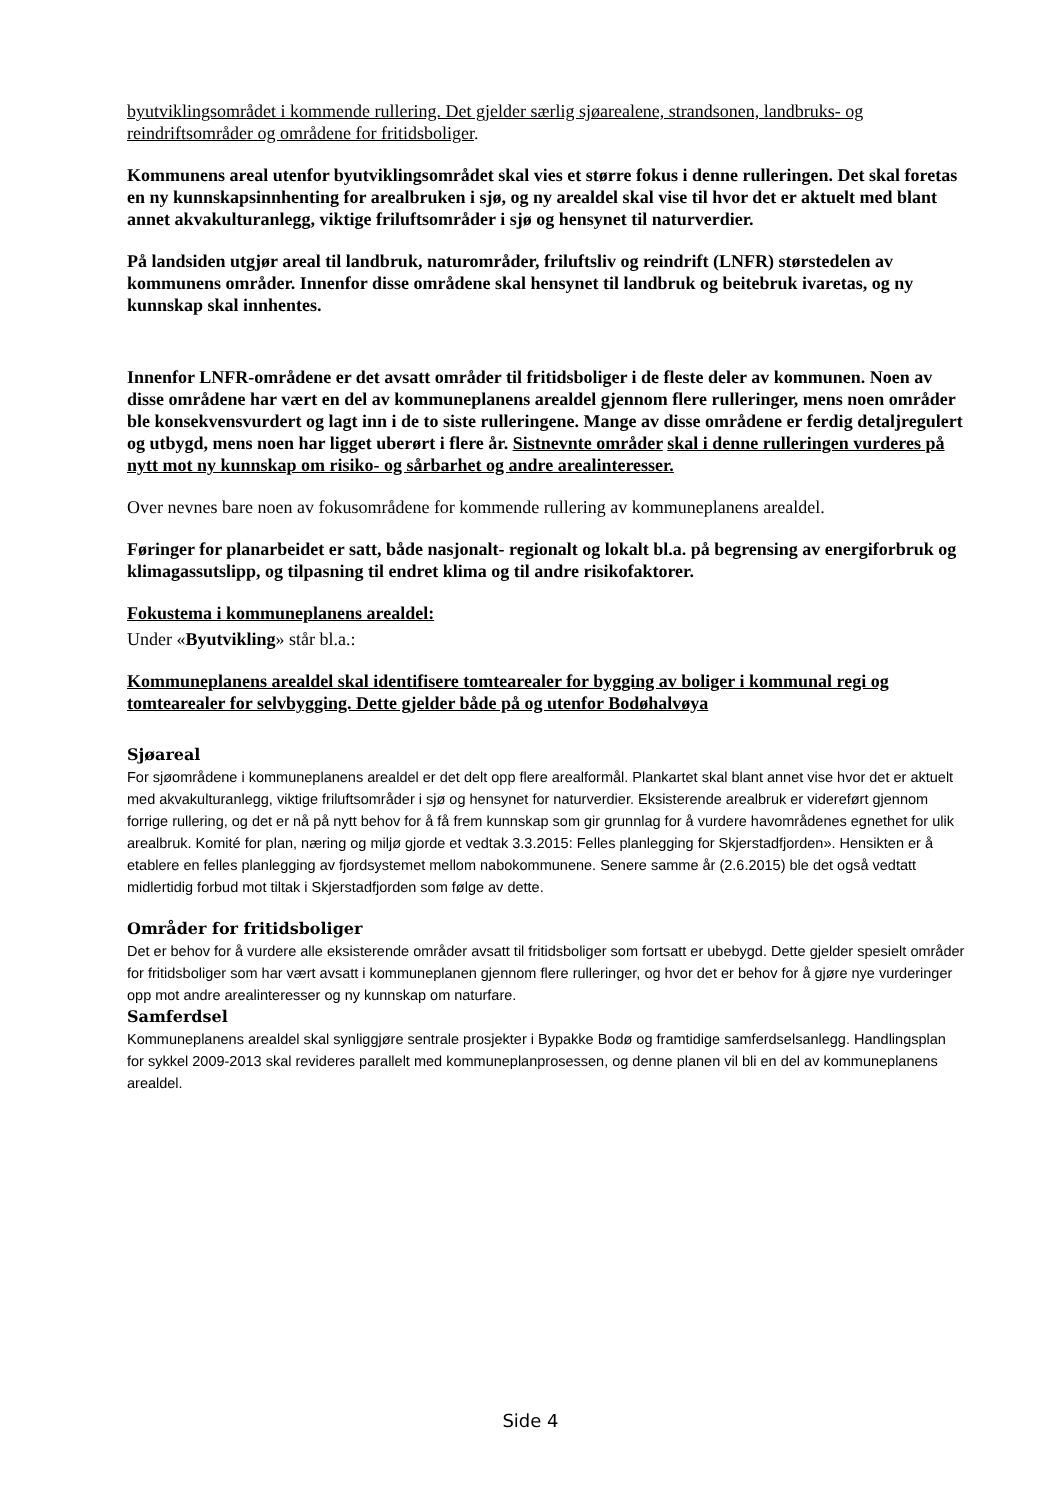byutviklingsområdet i kommende rullering. Det gjelder særlig sjøarealene, strandsonen, landbruks- og reindriftsområder og områdene for fritidsboliger.
Kommunens areal utenfor byutviklingsområdet skal vies et større fokus i denne rulleringen. Det skal foretas en ny kunnskapsinnhenting for arealbruken i sjø, og ny arealdel skal vise til hvor det er aktuelt med blant annet akvakulturanlegg, viktige friluftsområder i sjø og hensynet til naturverdier.
På landsiden utgjør areal til landbruk, naturområder, friluftsliv og reindrift (LNFR) størstedelen av kommunens områder. Innenfor disse områdene skal hensynet til landbruk og beitebruk ivaretas, og ny kunnskap skal innhentes.
Innenfor LNFR-områdene er det avsatt områder til fritidsboliger i de fleste deler av kommunen. Noen av disse områdene har vært en del av kommuneplanens arealdel gjennom flere rulleringer, mens noen områder ble konsekvensvurdert og lagt inn i de to siste rulleringene. Mange av disse områdene er ferdig detaljregulert og utbygd, mens noen har ligget uberørt i flere år. Sistnevnte områder skal i denne rulleringen vurderes på nytt mot ny kunnskap om risiko- og sårbarhet og andre arealinteresser.
Over nevnes bare noen av fokusområdene for kommende rullering av kommuneplanens arealdel.
Føringer for planarbeidet er satt, både nasjonalt- regionalt og lokalt bl.a. på begrensing av energiforbruk og klimagassutslipp, og tilpasning til endret klima og til andre risikofaktorer.
Fokustema i kommuneplanens arealdel:
Under «Byutvikling» står bl.a.:
Kommuneplanens arealdel skal identifisere tomtearealer for bygging av boliger i kommunal regi og tomtearealer for selvbygging. Dette gjelder både på og utenfor Bodøhalvøya
Sjøareal
For sjøområdene i kommuneplanens arealdel er det delt opp flere arealformål. Plankartet skal blant annet vise hvor det er aktuelt med akvakulturanlegg, viktige friluftsområder i sjø og hensynet for naturverdier. Eksisterende arealbruk er videreført gjennom forrige rullering, og det er nå på nytt behov for å få frem kunnskap som gir grunnlag for å vurdere havområdenes egnethet for ulik arealbruk. Komité for plan, næring og miljø gjorde et vedtak 3.3.2015: Felles planlegging for Skjerstadfjorden». Hensikten er å etablere en felles planlegging av fjordsystemet mellom nabokommunene. Senere samme år (2.6.2015) ble det også vedtatt midlertidig forbud mot tiltak i Skjerstadfjorden som følge av dette.
Områder for fritidsboliger
Det er behov for å vurdere alle eksisterende områder avsatt til fritidsboliger som fortsatt er ubebygd. Dette gjelder spesielt områder for fritidsboliger som har vært avsatt i kommuneplanen gjennom flere rulleringer, og hvor det er behov for å gjøre nye vurderinger opp mot andre arealinteresser og ny kunnskap om naturfare.
Samferdsel
Kommuneplanens arealdel skal synliggjøre sentrale prosjekter i Bypakke Bodø og framtidige samferdselsanlegg. Handlingsplan for sykkel 2009-2013 skal revideres parallelt med kommuneplanprosessen, og denne planen vil bli en del av kommuneplanens arealdel.
Side 4